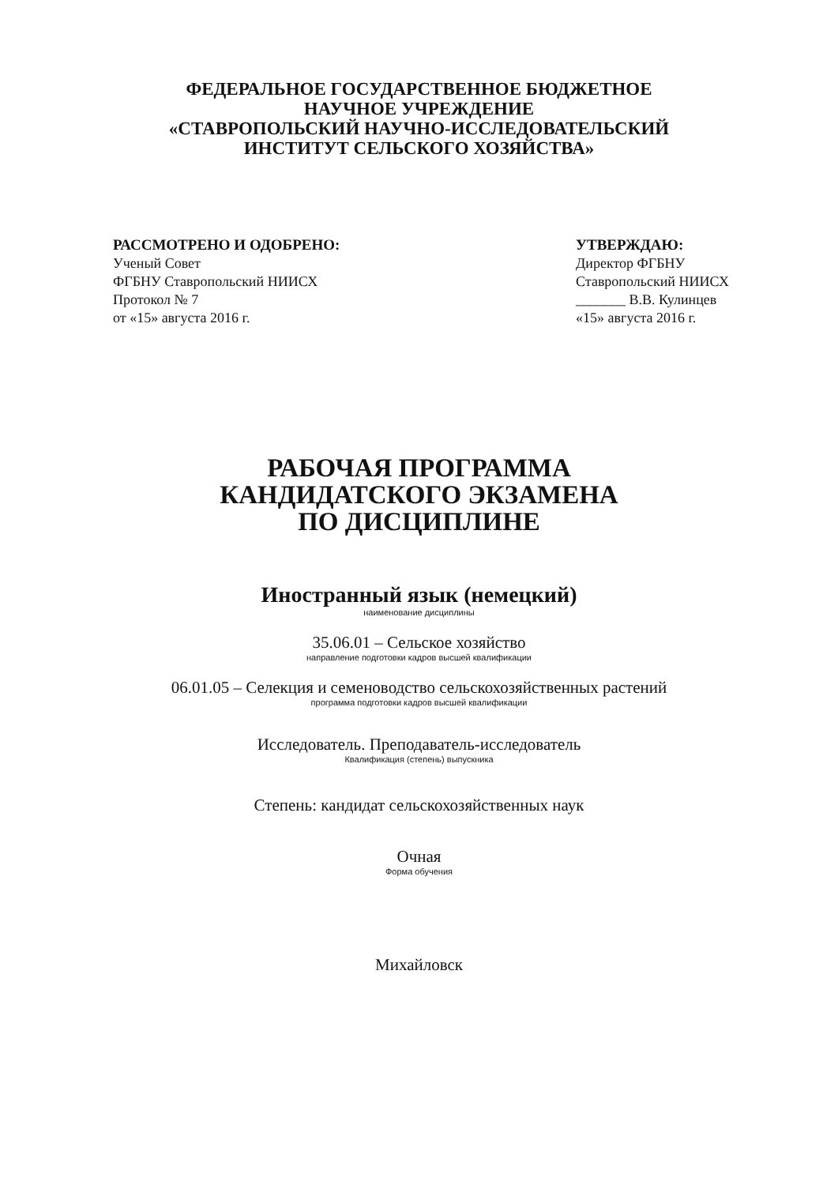ФЕДЕРАЛЬНОЕ ГОСУДАРСТВЕННОЕ БЮДЖЕТНОЕ
НАУЧНОЕ УЧРЕЖДЕНИЕ
«СТАВРОПОЛЬСКИЙ НАУЧНО-ИССЛЕДОВАТЕЛЬСКИЙ
ИНСТИТУТ СЕЛЬСКОГО ХОЗЯЙСТВА»
РАССМОТРЕНО И ОДОБРЕНО:
Ученый Совет
ФГБНУ Ставропольский НИИСХ
Протокол № 7
от «15» августа 2016 г.
УТВЕРЖДАЮ:
Директор ФГБНУ
Ставропольский НИИСХ
_______ В.В. Кулинцев
«15» августа 2016 г.
РАБОЧАЯ ПРОГРАММА
КАНДИДАТСКОГО ЭКЗАМЕНА
ПО ДИСЦИПЛИНЕ
Иностранный язык (немецкий)
наименование дисциплины
35.06.01 – Сельское хозяйство
направление подготовки кадров высшей квалификации
06.01.05 – Селекция и семеноводство сельскохозяйственных растений
программа подготовки кадров высшей квалификации
Исследователь. Преподаватель-исследователь
Квалификация (степень) выпускника
Степень: кандидат сельскохозяйственных наук
Очная
Форма обучения
Михайловск